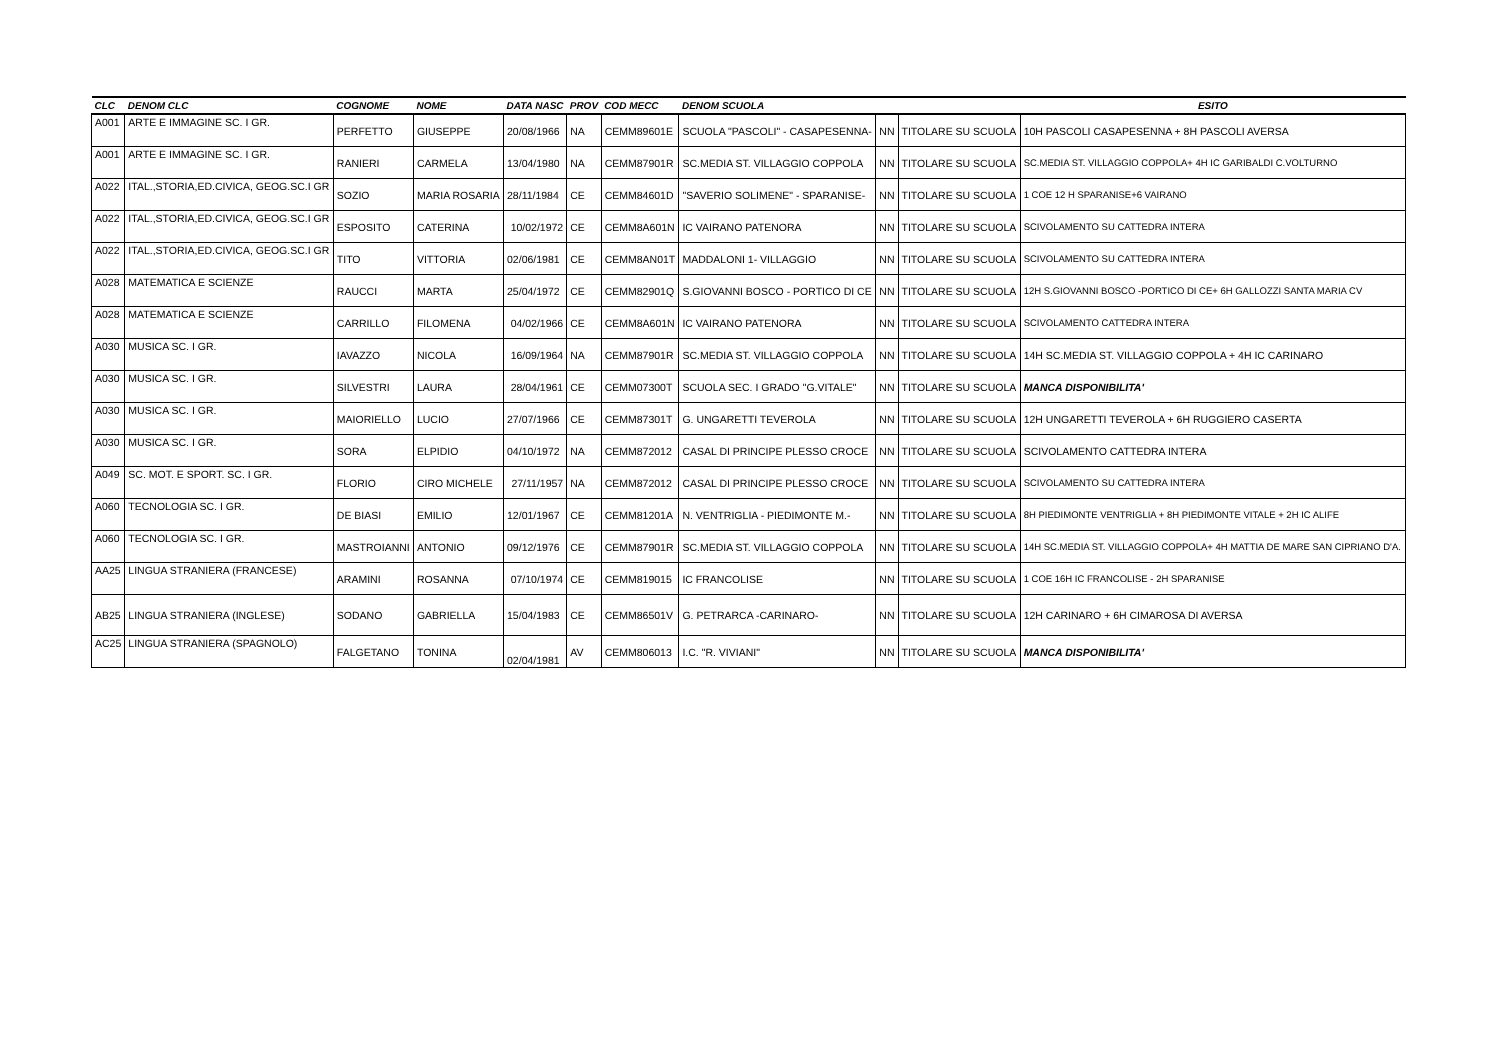| CLC | DENOM CLC | COGNOME | NOME | DATA NASC | PROV | COD MECC | DENOM SCUOLA | | | ESITO |
| --- | --- | --- | --- | --- | --- | --- | --- | --- | --- | --- |
| A001 | ARTE E IMMAGINE SC. I GR. | PERFETTO | GIUSEPPE | 20/08/1966 | NA | CEMM89601E | SCUOLA "PASCOLI" - CASAPESENNA- | NN | TITOLARE SU SCUOLA | 10H PASCOLI CASAPESENNA + 8H PASCOLI AVERSA |
| A001 | ARTE E IMMAGINE SC. I GR. | RANIERI | CARMELA | 13/04/1980 | NA | CEMM87901R | SC.MEDIA ST. VILLAGGIO COPPOLA | NN | TITOLARE SU SCUOLA | SC.MEDIA ST. VILLAGGIO COPPOLA+ 4H IC GARIBALDI C.VOLTURNO |
| A022 | ITAL.,STORIA,ED.CIVICA, GEOG.SC.I GR | SOZIO | MARIA ROSARIA | 28/11/1984 | CE | CEMM84601D | "SAVERIO SOLIMENE" - SPARANISE- | NN | TITOLARE SU SCUOLA | 1 COE 12 H SPARANISE+6 VAIRANO |
| A022 | ITAL.,STORIA,ED.CIVICA, GEOG.SC.I GR | ESPOSITO | CATERINA | 10/02/1972 | CE | CEMM8A601N | IC VAIRANO PATENORA | NN | TITOLARE SU SCUOLA | SCIVOLAMENTO SU CATTEDRA INTERA |
| A022 | ITAL.,STORIA,ED.CIVICA, GEOG.SC.I GR | TITO | VITTORIA | 02/06/1981 | CE | CEMM8AN01T | MADDALONI 1- VILLAGGIO | NN | TITOLARE SU SCUOLA | SCIVOLAMENTO SU CATTEDRA INTERA |
| A028 | MATEMATICA E SCIENZE | RAUCCI | MARTA | 25/04/1972 | CE | CEMM82901Q | S.GIOVANNI BOSCO - PORTICO DI CE | NN | TITOLARE SU SCUOLA | 12H S.GIOVANNI BOSCO -PORTICO DI CE+ 6H GALLOZZI SANTA MARIA CV |
| A028 | MATEMATICA E SCIENZE | CARRILLO | FILOMENA | 04/02/1966 | CE | CEMM8A601N | IC VAIRANO PATENORA | NN | TITOLARE SU SCUOLA | SCIVOLAMENTO CATTEDRA INTERA |
| A030 | MUSICA SC. I GR. | IAVAZZO | NICOLA | 16/09/1964 | NA | CEMM87901R | SC.MEDIA ST. VILLAGGIO COPPOLA | NN | TITOLARE SU SCUOLA | 14H SC.MEDIA ST. VILLAGGIO COPPOLA + 4H IC CARINARO |
| A030 | MUSICA SC. I GR. | SILVESTRI | LAURA | 28/04/1961 | CE | CEMM07300T | SCUOLA SEC. I GRADO "G.VITALE" | NN | TITOLARE SU SCUOLA | MANCA DISPONIBILITA' |
| A030 | MUSICA SC. I GR. | MAIORIELLO | LUCIO | 27/07/1966 | CE | CEMM87301T | G. UNGARETTI TEVEROLA | NN | TITOLARE SU SCUOLA | 12H UNGARETTI TEVEROLA + 6H RUGGIERO CASERTA |
| A030 | MUSICA SC. I GR. | SORA | ELPIDIO | 04/10/1972 | NA | CEMM872012 | CASAL DI PRINCIPE PLESSO CROCE | NN | TITOLARE SU SCUOLA | SCIVOLAMENTO CATTEDRA INTERA |
| A049 | SC. MOT. E SPORT. SC. I GR. | FLORIO | CIRO MICHELE | 27/11/1957 | NA | CEMM872012 | CASAL DI PRINCIPE PLESSO CROCE | NN | TITOLARE SU SCUOLA | SCIVOLAMENTO SU CATTEDRA INTERA |
| A060 | TECNOLOGIA SC. I GR. | DE BIASI | EMILIO | 12/01/1967 | CE | CEMM81201A | N. VENTRIGLIA - PIEDIMONTE M.- | NN | TITOLARE SU SCUOLA | 8H PIEDIMONTE VENTRIGLIA + 8H PIEDIMONTE VITALE + 2H IC ALIFE |
| A060 | TECNOLOGIA SC. I GR. | MASTROIANNI | ANTONIO | 09/12/1976 | CE | CEMM87901R | SC.MEDIA ST. VILLAGGIO COPPOLA | NN | TITOLARE SU SCUOLA | 14H SC.MEDIA ST. VILLAGGIO COPPOLA+ 4H MATTIA DE MARE SAN CIPRIANO D'A. |
| AA25 | LINGUA STRANIERA (FRANCESE) | ARAMINI | ROSANNA | 07/10/1974 | CE | CEMM819015 | IC FRANCOLISE | NN | TITOLARE SU SCUOLA | 1 COE 16H IC FRANCOLISE - 2H SPARANISE |
| AB25 | LINGUA STRANIERA (INGLESE) | SODANO | GABRIELLA | 15/04/1983 | CE | CEMM86501V | G. PETRARCA -CARINARO- | NN | TITOLARE SU SCUOLA | 12H CARINARO + 6H CIMAROSA DI AVERSA |
| AC25 | LINGUA STRANIERA (SPAGNOLO) | FALGETANO | TONINA | 02/04/1981 | AV | CEMM806013 | I.C. "R. VIVIANI" | NN | TITOLARE SU SCUOLA | MANCA DISPONIBILITA' |